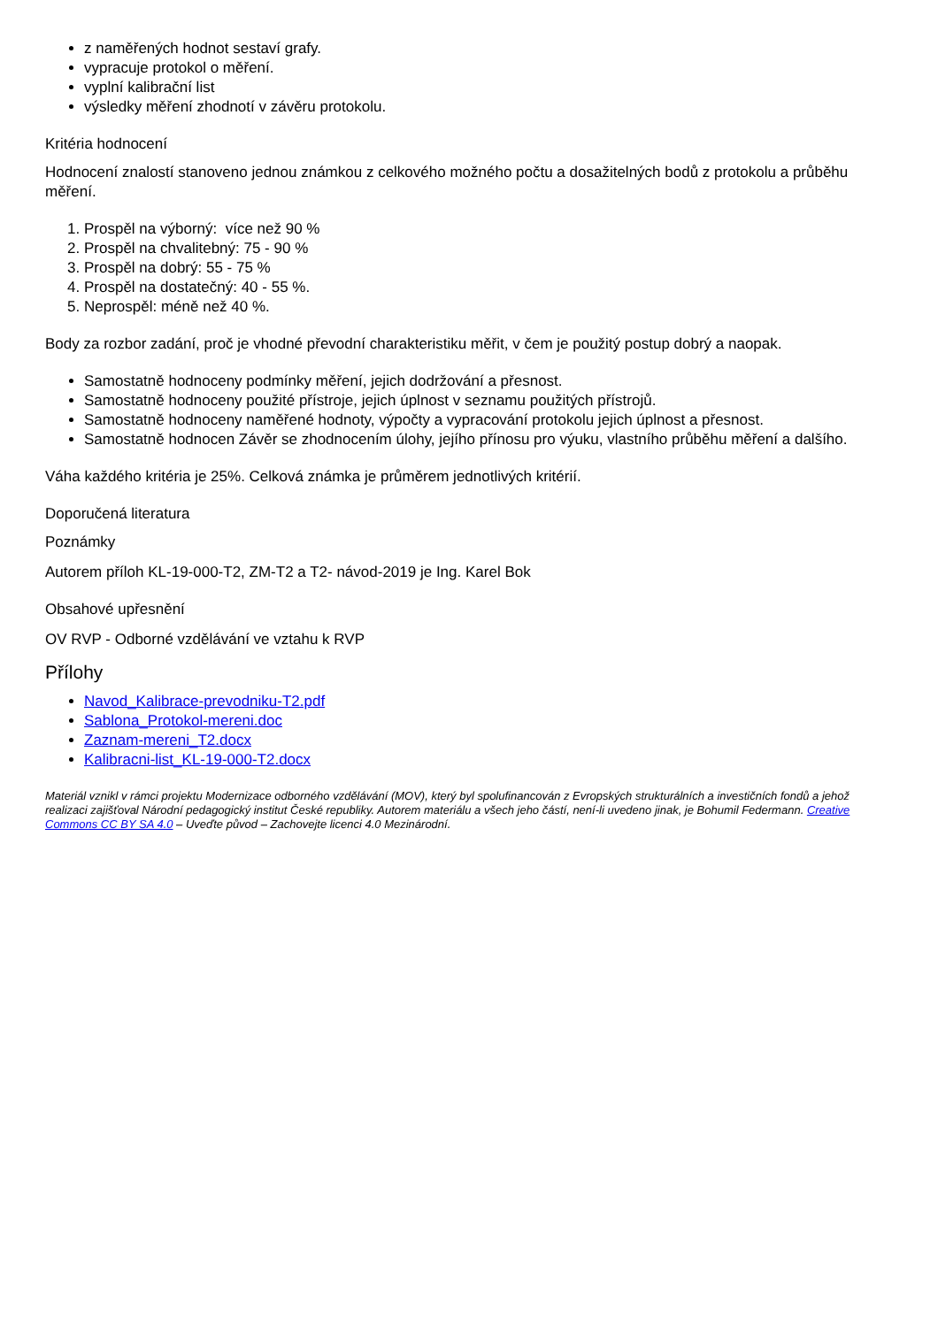z naměřených hodnot sestaví grafy.
vypracuje protokol o měření.
vyplní kalibrační list
výsledky měření zhodnotí v závěru protokolu.
Kritéria hodnocení
Hodnocení znalostí stanoveno jednou známkou z celkového možného počtu a dosažitelných bodů z protokolu a průběhu měření.
1. Prospěl na výborný: více než 90 %
2. Prospěl na chvalitebný: 75 - 90 %
3. Prospěl na dobrý: 55 - 75 %
4. Prospěl na dostatečný: 40 - 55 %.
5. Neprospěl: méně než 40 %.
Body za rozbor zadání, proč je vhodné převodní charakteristiku měřit, v čem je použitý postup dobrý a naopak.
Samostatně hodnoceny podmínky měření, jejich dodržování a přesnost.
Samostatně hodnoceny použité přístroje, jejich úplnost v seznamu použitých přístrojů.
Samostatně hodnoceny naměřené hodnoty, výpočty a vypracování protokolu jejich úplnost a přesnost.
Samostatně hodnocen Závěr se zhodnocením úlohy, jejího přínosu pro výuku, vlastního průběhu měření a dalšího.
Váha každého kritéria je 25%. Celková známka je průměrem jednotlivých kritérií.
Doporučená literatura
Poznámky
Autorem příloh KL-19-000-T2, ZM-T2 a T2- návod-2019 je Ing. Karel Bok
Obsahové upřesnění
OV RVP - Odborné vzdělávání ve vztahu k RVP
Přílohy
Navod_Kalibrace-prevodniku-T2.pdf
Sablona_Protokol-mereni.doc
Zaznam-mereni_T2.docx
Kalibracni-list_KL-19-000-T2.docx
Materiál vznikl v rámci projektu Modernizace odborného vzdělávání (MOV), který byl spolufinancován z Evropských strukturálních a investičních fondů a jehož realizaci zajišťoval Národní pedagogický institut České republiky. Autorem materiálu a všech jeho částí, není-li uvedeno jinak, je Bohumil Federmann. Creative Commons CC BY SA 4.0 – Uveďte původ – Zachovejte licenci 4.0 Mezinárodní.